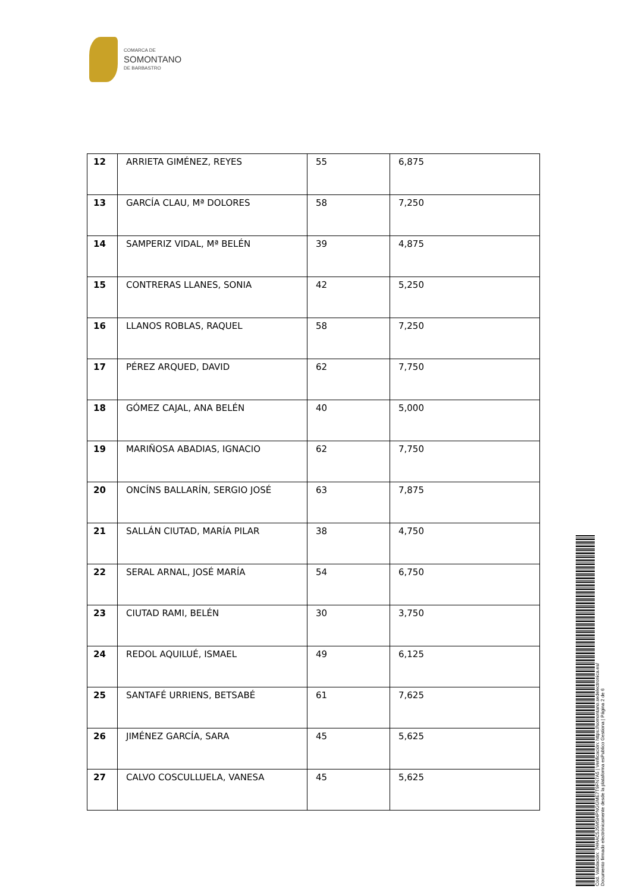COMARCA DE
SOMONTANO
DE BARBASTRO
| 12 | ARRIETA GIMÉNEZ, REYES | 55 | 6,875 |
| 13 | GARCÍA CLAU, Mª DOLORES | 58 | 7,250 |
| 14 | SAMPERIZ VIDAL, Mª BELÉN | 39 | 4,875 |
| 15 | CONTRERAS LLANES, SONIA | 42 | 5,250 |
| 16 | LLANOS ROBLAS, RAQUEL | 58 | 7,250 |
| 17 | PÉREZ ARQUED, DAVID | 62 | 7,750 |
| 18 | GÓMEZ CAJAL, ANA BELÉN | 40 | 5,000 |
| 19 | MARIÑOSA ABADIAS, IGNACIO | 62 | 7,750 |
| 20 | ONCÍNS BALLARÍN, SERGIO JOSÉ | 63 | 7,875 |
| 21 | SALLÁN CIUTAD, MARÍA PILAR | 38 | 4,750 |
| 22 | SERAL ARNAL, JOSÉ MARÍA | 54 | 6,750 |
| 23 | CIUTAD RAMI, BELÉN | 30 | 3,750 |
| 24 | REDOL AQUILUÉ, ISMAEL | 49 | 6,125 |
| 25 | SANTAFÉ URRIENS, BETSABÉ | 61 | 7,625 |
| 26 | JIMÉNEZ GARCÍA, SARA | 45 | 5,625 |
| 27 | CALVO COSCULLUELA, VANESA | 45 | 5,625 |
Cód. Validación: 7HHAC5JSMSHPNGGME7T9FN7A5 | Verificación: https://somontano.sedelectronica.es/
Documento firmado electrónicamente desde la plataforma esPublico Gestiona | Página 2 de 6